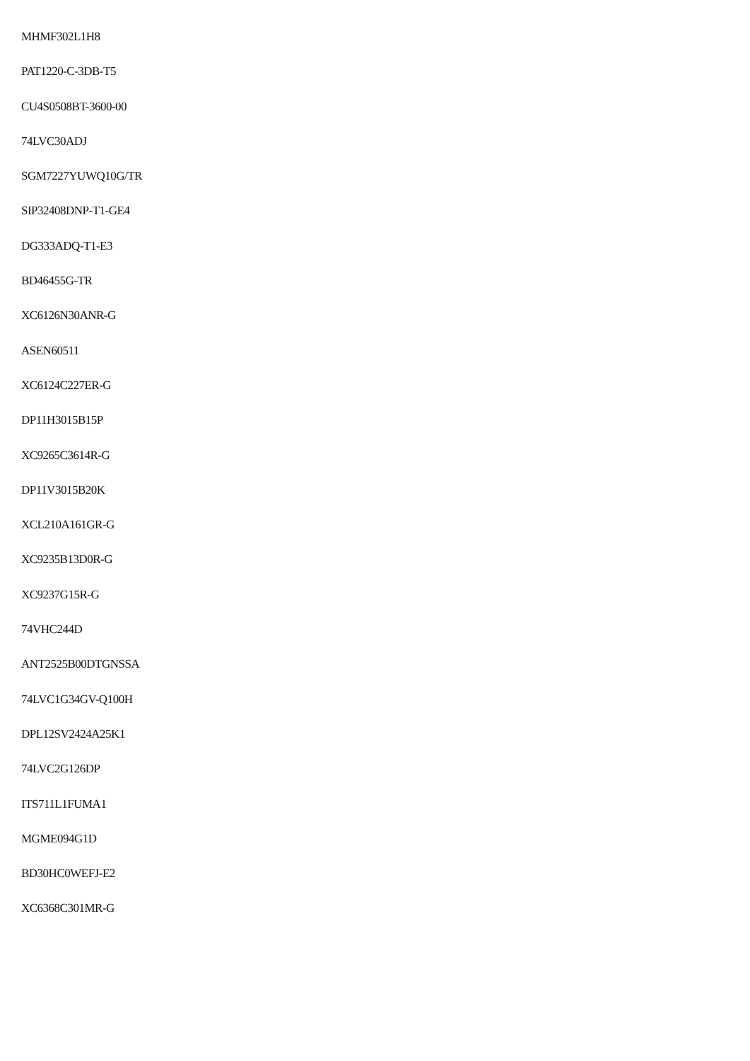MHMF302L1H8
PAT1220-C-3DB-T5
CU4S0508BT-3600-00
74LVC30ADJ
SGM7227YUWQ10G/TR
SIP32408DNP-T1-GE4
DG333ADQ-T1-E3
BD46455G-TR
XC6126N30ANR-G
ASEN60511
XC6124C227ER-G
DP11H3015B15P
XC9265C3614R-G
DP11V3015B20K
XCL210A161GR-G
XC9235B13D0R-G
XC9237G15R-G
74VHC244D
ANT2525B00DTGNSSA
74LVC1G34GV-Q100H
DPL12SV2424A25K1
74LVC2G126DP
ITS711L1FUMA1
MGME094G1D
BD30HC0WEFJ-E2
XC6368C301MR-G